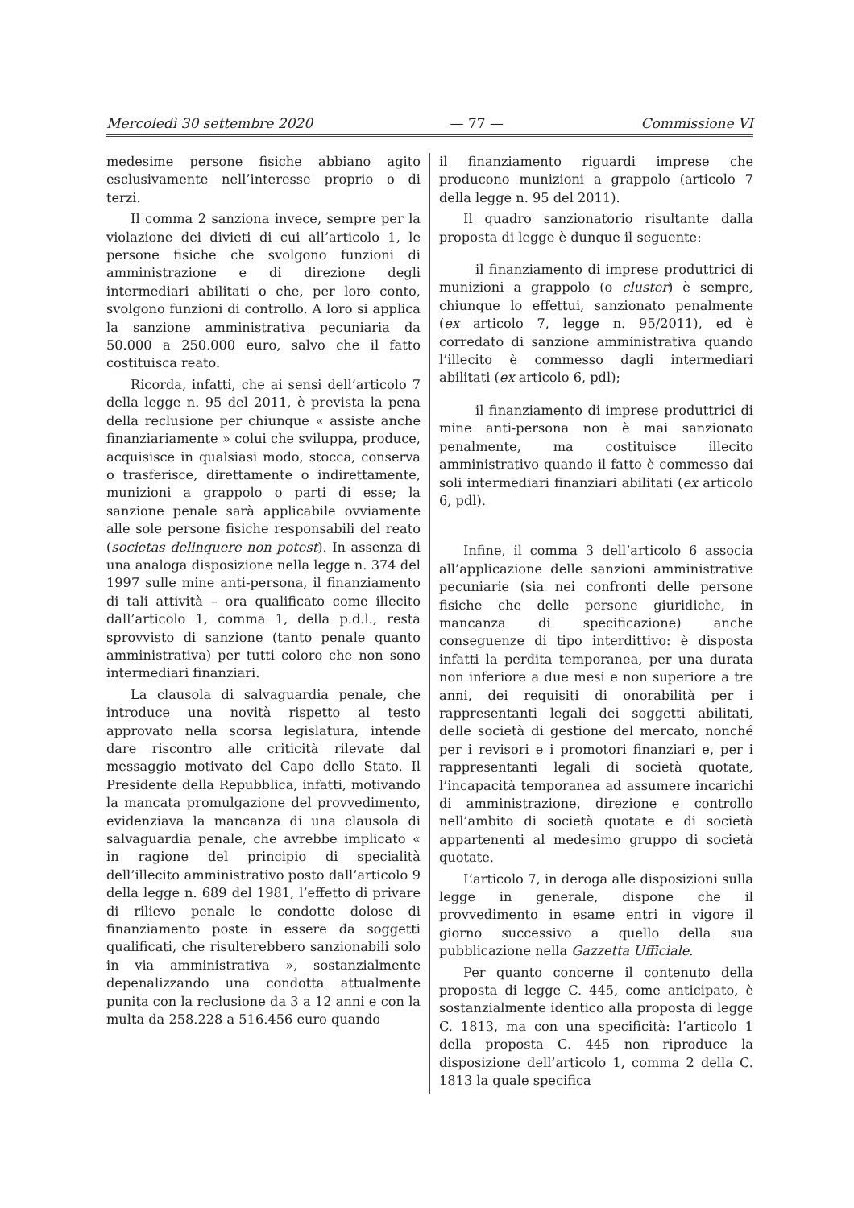Mercoledì 30 settembre 2020 — 77 — Commissione VI
medesime persone fisiche abbiano agito esclusivamente nell’interesse proprio o di terzi.
Il comma 2 sanziona invece, sempre per la violazione dei divieti di cui all’articolo 1, le persone fisiche che svolgono funzioni di amministrazione e di direzione degli intermediari abilitati o che, per loro conto, svolgono funzioni di controllo. A loro si applica la sanzione amministrativa pecuniaria da 50.000 a 250.000 euro, salvo che il fatto costituisca reato.
Ricorda, infatti, che ai sensi dell’articolo 7 della legge n. 95 del 2011, è prevista la pena della reclusione per chiunque « assiste anche finanziariamente » colui che sviluppa, produce, acquisisce in qualsiasi modo, stocca, conserva o trasferisce, direttamente o indirettamente, munizioni a grappolo o parti di esse; la sanzione penale sarà applicabile ovviamente alle sole persone fisiche responsabili del reato (societas delinquere non potest). In assenza di una analoga disposizione nella legge n. 374 del 1997 sulle mine anti-persona, il finanziamento di tali attività – ora qualificato come illecito dall’articolo 1, comma 1, della p.d.l., resta sprovvisto di sanzione (tanto penale quanto amministrativa) per tutti coloro che non sono intermediari finanziari.
La clausola di salvaguardia penale, che introduce una novità rispetto al testo approvato nella scorsa legislatura, intende dare riscontro alle criticità rilevate dal messaggio motivato del Capo dello Stato. Il Presidente della Repubblica, infatti, motivando la mancata promulgazione del provvedimento, evidenziava la mancanza di una clausola di salvaguardia penale, che avrebbe implicato « in ragione del principio di specialità dell’illecito amministrativo posto dall’articolo 9 della legge n. 689 del 1981, l’effetto di privare di rilievo penale le condotte dolose di finanziamento poste in essere da soggetti qualificati, che risulterebbero sanzionabili solo in via amministrativa », sostanzialmente depenalizzando una condotta attualmente punita con la reclusione da 3 a 12 anni e con la multa da 258.228 a 516.456 euro quando
il finanziamento riguardi imprese che producono munizioni a grappolo (articolo 7 della legge n. 95 del 2011).
Il quadro sanzionatorio risultante dalla proposta di legge è dunque il seguente:
il finanziamento di imprese produttrici di munizioni a grappolo (o cluster) è sempre, chiunque lo effettui, sanzionato penalmente (ex articolo 7, legge n. 95/2011), ed è corredato di sanzione amministrativa quando l’illecito è commesso dagli intermediari abilitati (ex articolo 6, pdl);
il finanziamento di imprese produttrici di mine anti-persona non è mai sanzionato penalmente, ma costituisce illecito amministrativo quando il fatto è commesso dai soli intermediari finanziari abilitati (ex articolo 6, pdl).
Infine, il comma 3 dell’articolo 6 associa all’applicazione delle sanzioni amministrative pecuniarie (sia nei confronti delle persone fisiche che delle persone giuridiche, in mancanza di specificazione) anche conseguenze di tipo interdittivo: è disposta infatti la perdita temporanea, per una durata non inferiore a due mesi e non superiore a tre anni, dei requisiti di onorabilità per i rappresentanti legali dei soggetti abilitati, delle società di gestione del mercato, nonché per i revisori e i promotori finanziari e, per i rappresentanti legali di società quotate, l’incapacità temporanea ad assumere incarichi di amministrazione, direzione e controllo nell’ambito di società quotate e di società appartenenti al medesimo gruppo di società quotate.
L’articolo 7, in deroga alle disposizioni sulla legge in generale, dispone che il provvedimento in esame entri in vigore il giorno successivo a quello della sua pubblicazione nella Gazzetta Ufficiale.
Per quanto concerne il contenuto della proposta di legge C. 445, come anticipato, è sostanzialmente identico alla proposta di legge C. 1813, ma con una specificità: l’articolo 1 della proposta C. 445 non riproduce la disposizione dell’articolo 1, comma 2 della C. 1813 la quale specifica